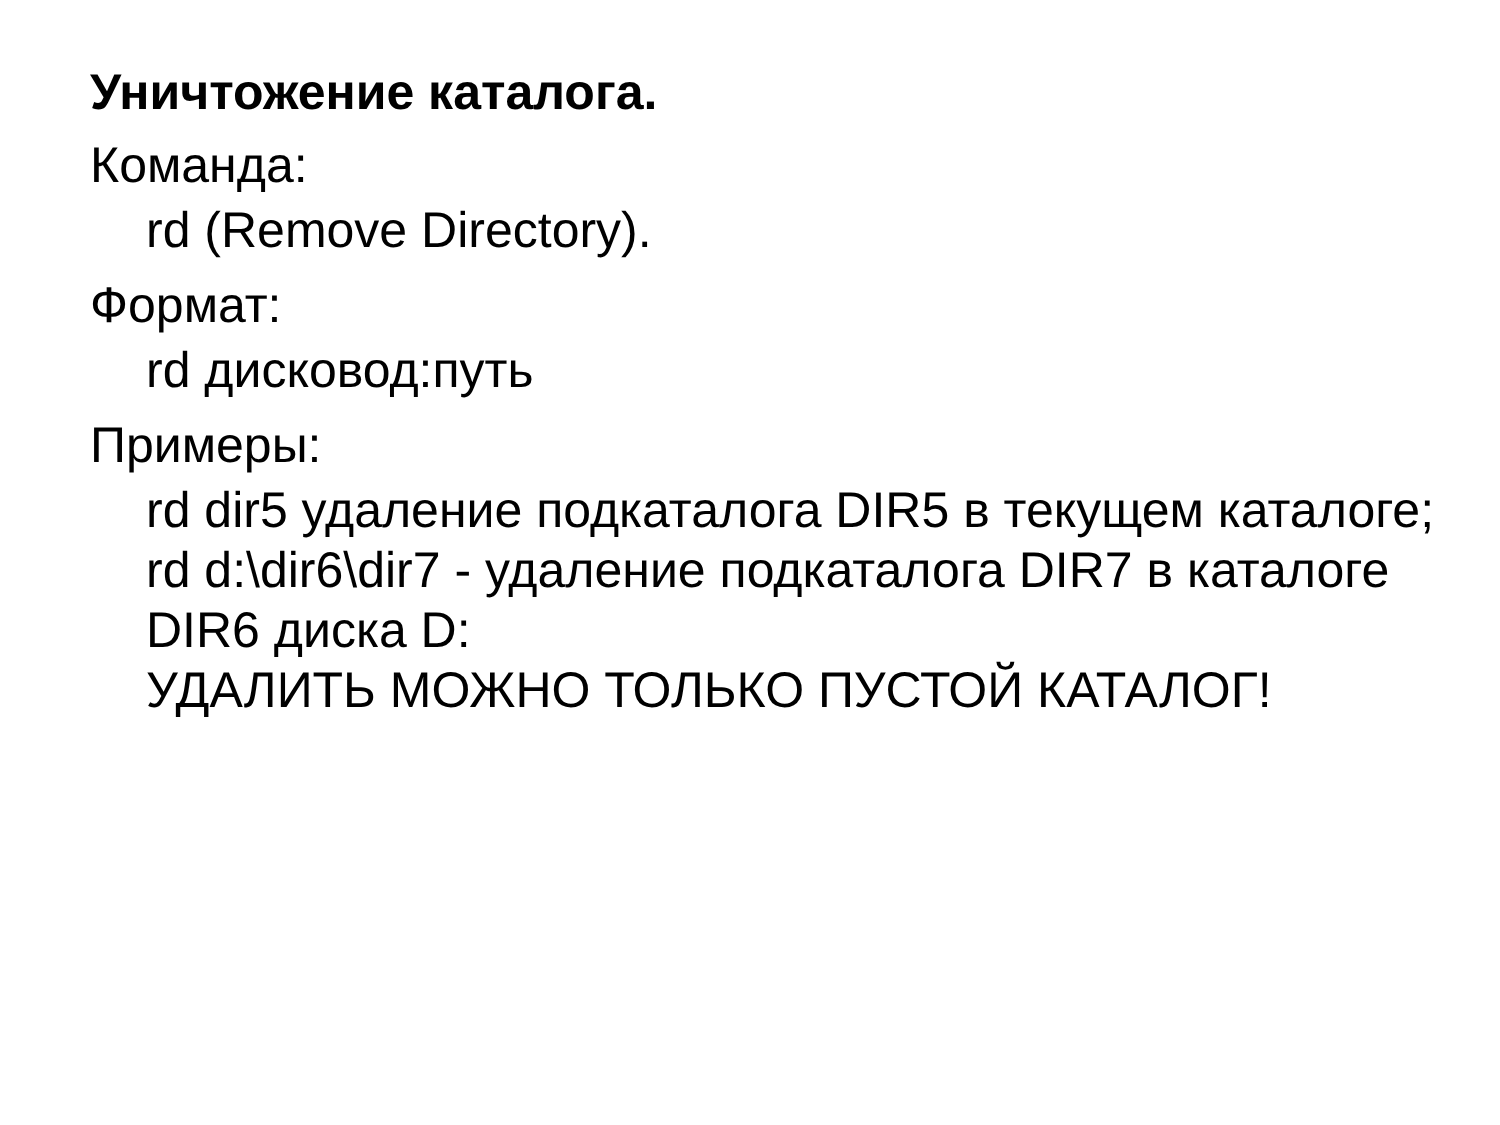Уничтожение каталога.
Команда:
rd (Remove Directory).
Формат:
rd дисковод:путь
Примеры:
rd dir5 удаление подкаталога DIR5 в текущем каталоге;
rd d:\dir6\dir7 - удаление подкаталога DIR7 в каталоге DIR6 диска D:
УДАЛИТЬ МОЖНО ТОЛЬКО ПУСТОЙ КАТАЛОГ!